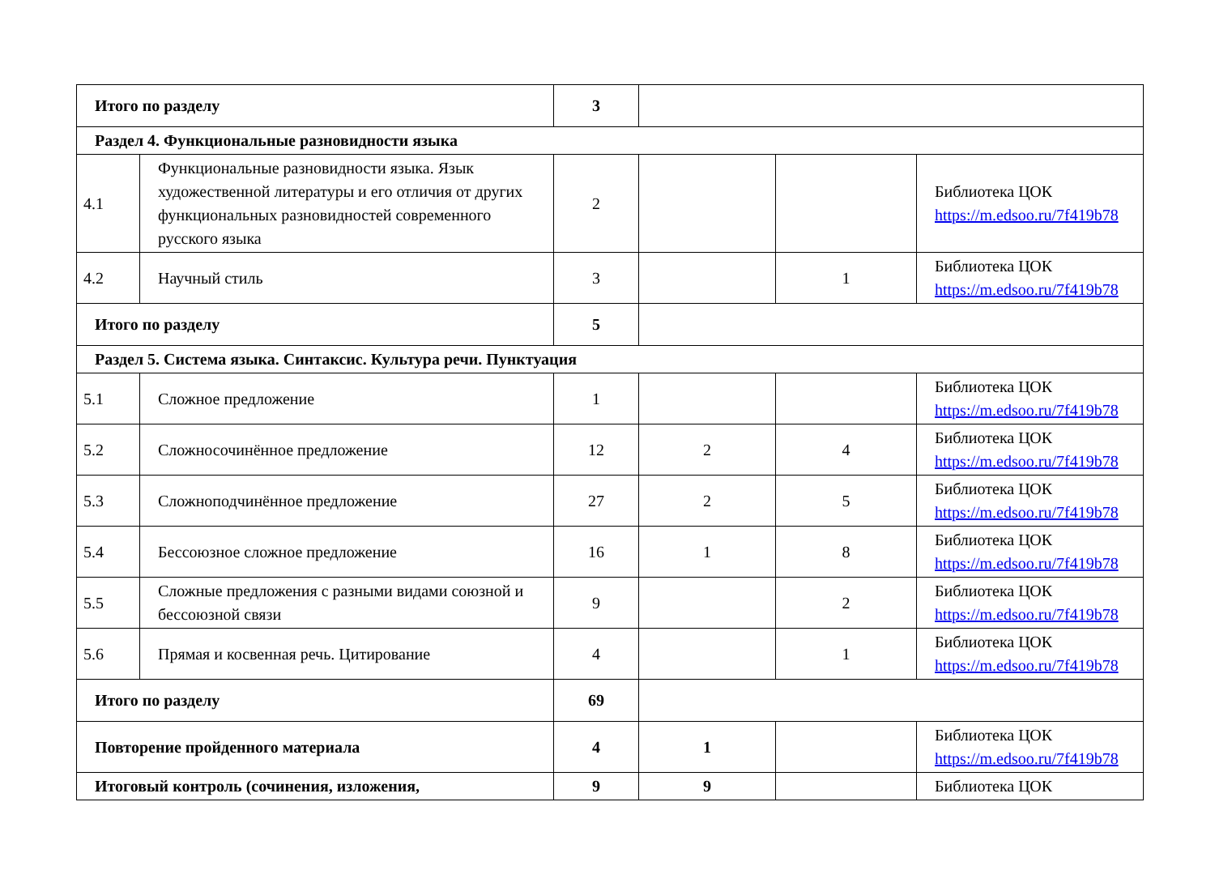| Итого по разделу | | 3 | | | |
| Раздел 4. Функциональные разновидности языка | | | | | |
| 4.1 | Функциональные разновидности языка. Язык художественной литературы и его отличия от других функциональных разновидностей современного русского языка | 2 | | | Библиотека ЦОК https://m.edsoo.ru/7f419b78 |
| 4.2 | Научный стиль | 3 | | 1 | Библиотека ЦОК https://m.edsoo.ru/7f419b78 |
| Итого по разделу | | 5 | | | |
| Раздел 5. Система языка. Синтаксис. Культура речи. Пунктуация | | | | | |
| 5.1 | Сложное предложение | 1 | | | Библиотека ЦОК https://m.edsoo.ru/7f419b78 |
| 5.2 | Сложносочинённое предложение | 12 | 2 | 4 | Библиотека ЦОК https://m.edsoo.ru/7f419b78 |
| 5.3 | Сложноподчинённое предложение | 27 | 2 | 5 | Библиотека ЦОК https://m.edsoo.ru/7f419b78 |
| 5.4 | Бессоюзное сложное предложение | 16 | 1 | 8 | Библиотека ЦОК https://m.edsoo.ru/7f419b78 |
| 5.5 | Сложные предложения с разными видами союзной и бессоюзной связи | 9 | | 2 | Библиотека ЦОК https://m.edsoo.ru/7f419b78 |
| 5.6 | Прямая и косвенная речь. Цитирование | 4 | | 1 | Библиотека ЦОК https://m.edsoo.ru/7f419b78 |
| Итого по разделу | | 69 | | | |
| Повторение пройденного материала | | 4 | 1 | | Библиотека ЦОК https://m.edsoo.ru/7f419b78 |
| Итоговый контроль (сочинения, изложения, | | 9 | 9 | | Библиотека ЦОК |